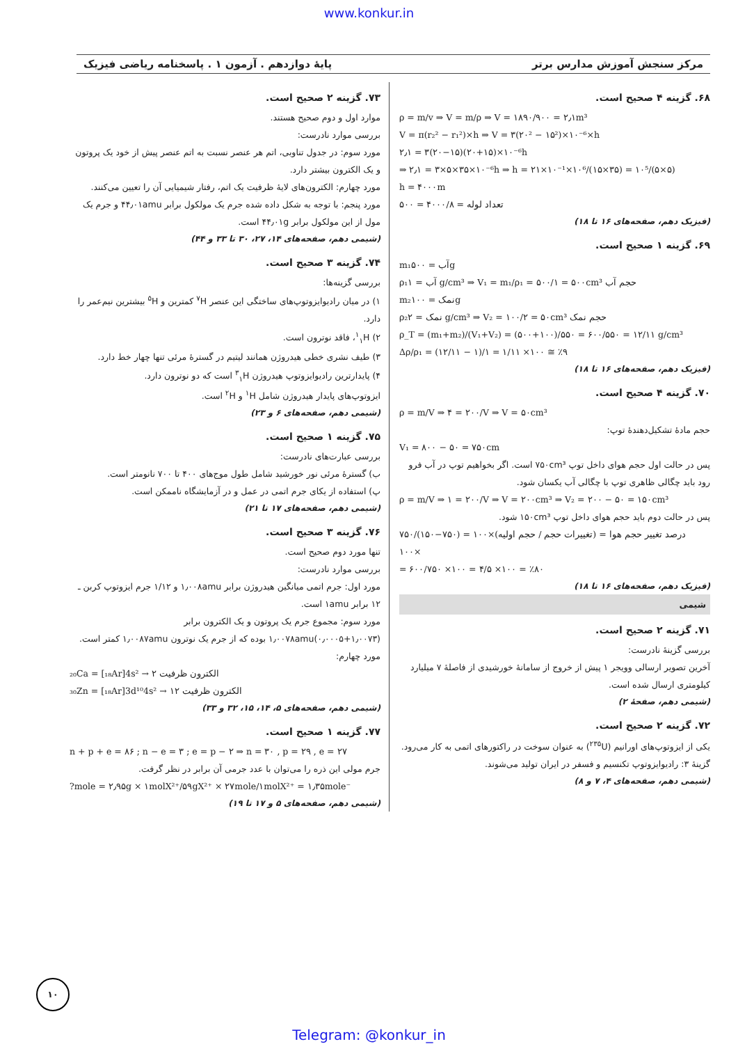www.konkur.in
مرکز سنجش آموزش مدارس برتر پایهٔ دوازدهم . آزمون ۱ . پاسخنامه ریاضی فیزیک
۶۸. گزینه ۴ صحیح است.
ρ = m/v ⇒ V = m/ρ ⇒ V = ۱۸۹۰/۹۰۰ = ۲٫۱m³
V = π(r₂² − r₁²)×h ⇒ V = ۳(۲۰² − ۱۵²)×۱۰⁻⁶×h
۲٫۱ = ۳(۲۰−۱۵)(۲۰+۱۵)×۱۰⁻⁶h
⇒ ۲٫۱ = ۳×۵×۳۵×۱۰⁻⁶h ⇒ h = ۲۱×۱۰⁻¹×۱۰⁶/(۱۵×۳۵) = ۱۰⁵/(۵×۵)
h = ۴۰۰۰m
تعداد لوله = ۴۰۰۰/۸ = ۵۰۰
(فیزیک دهم، صفحه‌های ۱۶ تا ۱۸)
۶۹. گزینه ۱ صحیح است.
m₁آب = ۵۰۰g
ρ₁آب = ۱ g/cm³ ⇒ V₁ = m₁/ρ₁ = ۵۰۰/۱ = ۵۰۰cm³ حجم آب
m₂نمک = ۱۰۰g
ρ₂نمک = ۲ g/cm³ ⇒ V₂ = ۱۰۰/۲ = ۵۰cm³ حجم نمک
ρ_T = (m₁+m₂)/(V₁+V₂) = (۵۰۰+۱۰۰)/۵۵۰ = ۶۰۰/۵۵۰ = ۱۲/۱۱ g/cm³
Δρ/ρ₁ = (۱۲/۱۱ − ۱)/۱ = ۱/۱۱ ×۱۰۰ ≅ ٪۹
(فیزیک دهم، صفحه‌های ۱۶ تا ۱۸)
۷۰. گزینه ۴ صحیح است.
ρ = m/V ⇒ ۴ = ۲۰۰/V ⇒ V = ۵۰cm³
حجم مادهٔ تشکیل‌دهندهٔ توپ:
V₁ = ۸۰۰ − ۵۰ = ۷۵۰cm
پس در حالت اول حجم هوای داخل توپ ۷۵۰cm³ است. اگر بخواهیم توپ در آب فرو رود باید چگالی ظاهری توپ با چگالی آب یکسان شود.
ρ = m/V ⇒ ۱ = ۲۰۰/V ⇒ V = ۲۰۰cm³ ⇒ V₂ = ۲۰۰ − ۵۰ = ۱۵۰cm³
پس در حالت دوم باید حجم هوای داخل توپ ۱۵۰cm³ شود.
درصد تغییر حجم هوا = (تغییرات حجم / حجم اولیه)×۱۰۰ = (۷۵۰−۱۵۰)/۷۵۰ ×۱۰۰
= ۶۰۰/۷۵۰ ×۱۰۰ = ۴/۵ ×۱۰۰ = ٪۸۰
(فیزیک دهم، صفحه‌های ۱۶ تا ۱۸)
شیمی
۷۱. گزینه ۲ صحیح است.
بررسی گزینهٔ نادرست:
آخرین تصویر ارسالی وویجر ۱ پیش از خروج از سامانهٔ خورشیدی از فاصلهٔ ۷ میلیارد کیلومتری ارسال شده است.
(شیمی دهم، صفحهٔ ۲)
۷۲. گزینه ۲ صحیح است.
یکی از ایزوتوپ‌های اورانیم (<sup>۲۳۵</sup>U) به عنوان سوخت در راکتورهای اتمی به کار می‌رود.
گزینهٔ ۳: رادیوایزوتوپ تکنسیم و فسفر در ایران تولید می‌شوند.
(شیمی دهم، صفحه‌های ۴، ۷ و ۸)
۷۳. گزینه ۲ صحیح است.
موارد اول و دوم صحیح هستند.
بررسی موارد نادرست:
مورد سوم: در جدول تناوبی، اتم هر عنصر نسبت به اتم عنصر پیش از خود یک پروتون و یک الکترون بیشتر دارد.
مورد چهارم: الکترون‌های لایهٔ ظرفیت یک اتم، رفتار شیمیایی آن را تعیین می‌کنند.
مورد پنجم: با توجه به شکل داده شده جرم یک مولکول برابر ۴۴٫۰۱amu و جرم یک مول از این مولکول برابر ۴۴٫۰۱g است.
(شیمی دهم، صفحه‌های ۱۴، ۲۷، ۳۰ تا ۳۳ و ۴۴)
۷۴. گزینه ۳ صحیح است.
بررسی گزینه‌ها:
۱) در میان رادیوایزوتوپ‌های ساختگی این عنصر <sup>۷</sup>H کمترین و <sup>۵</sup>H بیشترین نیم‌عمر را دارد.
۲) <sup>۱</sup><sub>۱</sub>H، فاقد نوترون است.
۳) طیف نشری خطی هیدروژن همانند لیتیم در گسترهٔ مرئی تنها چهار خط دارد.
۴) پایدارترین رادیوایزوتوپ هیدروژن <sup>۳</sup><sub>۱</sub>H است که دو نوترون دارد.
ایزوتوپ‌های پایدار هیدروژن شامل <sup>۱</sup>H و <sup>۲</sup>H است.
(شیمی دهم، صفحه‌های ۶ و ۲۳)
۷۵. گزینه ۱ صحیح است.
بررسی عبارت‌های نادرست:
ب) گسترهٔ مرئی نور خورشید شامل طول موج‌های ۴۰۰ تا ۷۰۰ نانومتر است.
پ) استفاده از یکای جرم اتمی در عمل و در آزمایشگاه ناممکن است.
(شیمی دهم، صفحه‌های ۱۷ تا ۲۱)
۷۶. گزینه ۳ صحیح است.
تنها مورد دوم صحیح است.
بررسی موارد نادرست:
مورد اول: جرم اتمی میانگین هیدروژن برابر ۱٫۰۰۸amu و ۱/۱۲ جرم ایزوتوپ کربن ـ ۱۲ برابر ۱amu است.
مورد سوم: مجموع جرم یک پروتون و یک الکترون برابر (۱٫۰۰۷۳+۰٫۰۰۰۵)۱٫۰۰۷۸amu بوده که از جرم یک نوترون ۱٫۰۰۸۷amu کمتر است.
مورد چهارم:
₂₀Ca = [₁₈Ar]4s² → ۲ الکترون ظرفیت
₃₀Zn = [₁₈Ar]3d¹⁰4s² → ۱۲ الکترون ظرفیت
(شیمی دهم، صفحه‌های ۵، ۱۴، ۱۵، ۳۲ و ۳۳)
۷۷. گزینه ۱ صحیح است.
n + p + e = ۸۶ ; n − e = ۳ ; e = p − ۲ ⇒ n = ۳۰ , p = ۲۹ , e = ۲۷
جرم مولی این ذره را می‌توان با عدد جرمی آن برابر در نظر گرفت.
?mole = ۲٫۹۵g × ۱molX²⁺/۵۹gX²⁺ × ۲۷mole/۱molX²⁺ = ۱٫۳۵mole⁻
(شیمی دهم، صفحه‌های ۵ و ۱۷ تا ۱۹)
۱۰
Telegram: @konkur_in